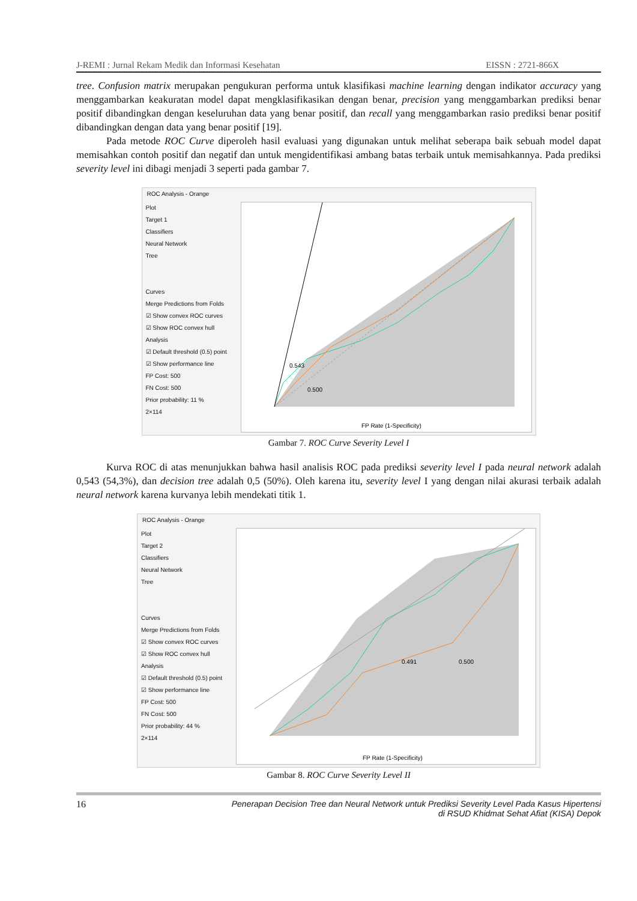J-REMI : Jurnal Rekam Medik dan Informasi Kesehatan EISSN : 2721-866X
tree. Confusion matrix merupakan pengukuran performa untuk klasifikasi machine learning dengan indikator accuracy yang menggambarkan keakuratan model dapat mengklasifikasikan dengan benar, precision yang menggambarkan prediksi benar positif dibandingkan dengan keseluruhan data yang benar positif, dan recall yang menggambarkan rasio prediksi benar positif dibandingkan dengan data yang benar positif [19].
Pada metode ROC Curve diperoleh hasil evaluasi yang digunakan untuk melihat seberapa baik sebuah model dapat memisahkan contoh positif dan negatif dan untuk mengidentifikasi ambang batas terbaik untuk memisahkannya. Pada prediksi severity level ini dibagi menjadi 3 seperti pada gambar 7.
ROC Analysis - Orange
Plot
Target 1
Classifiers
Neural Network
Tree
Curves
Merge Predictions from Folds
☑ Show convex ROC curves
☑ Show ROC convex hull
Analysis
☑ Default threshold (0.5) point
☑ Show performance line
FP Cost: 500
FN Cost: 500
Prior probability: 11 %
2×114
0.543
0.500
FP Rate (1-Specificity)
Gambar 7. ROC Curve Severity Level I
Kurva ROC di atas menunjukkan bahwa hasil analisis ROC pada prediksi severity level I pada neural network adalah 0,543 (54,3%), dan decision tree adalah 0,5 (50%). Oleh karena itu, severity level I yang dengan nilai akurasi terbaik adalah neural network karena kurvanya lebih mendekati titik 1.
ROC Analysis - Orange
Plot
Target 2
Classifiers
Neural Network
Tree
Curves
Merge Predictions from Folds
☑ Show convex ROC curves
☑ Show ROC convex hull
Analysis
☑ Default threshold (0.5) point
☑ Show performance line
FP Cost: 500
FN Cost: 500
Prior probability: 44 %
2×114
0.491
0.500
FP Rate (1-Specificity)
Gambar 8. ROC Curve Severity Level II
16 Penerapan Decision Tree dan Neural Network untuk Prediksi Severity Level Pada Kasus Hipertensi
di RSUD Khidmat Sehat Afiat (KISA) Depok